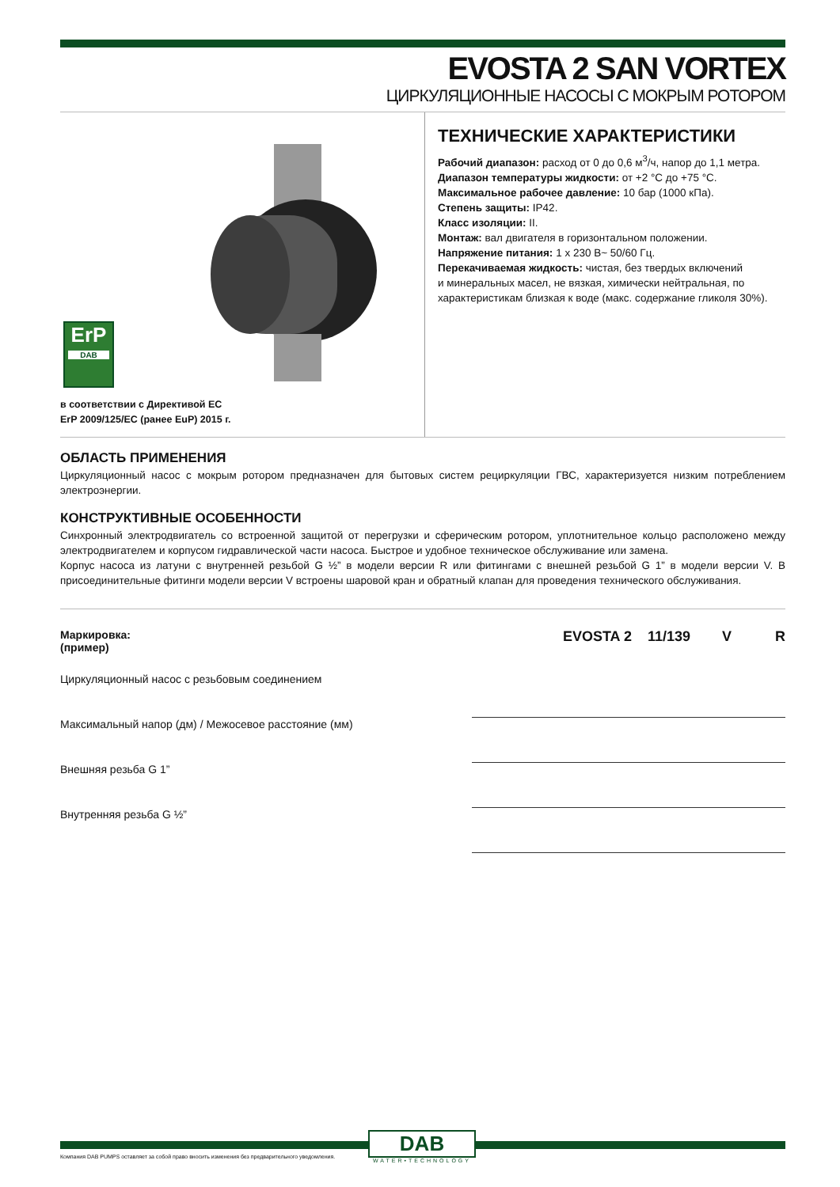EVOSTA 2 SAN VORTEX
ЦИРКУЛЯЦИОННЫЕ НАСОСЫ С МОКРЫМ РОТОРОМ
ErP
DAB
в соответствии с Директивой ЕС
ErP 2009/125/EC (ранее EuP) 2015 г.
ТЕХНИЧЕСКИЕ ХАРАКТЕРИСТИКИ
Рабочий диапазон: расход от 0 до 0,6 м<sup>3</sup>/ч, напор до 1,1 метра.
Диапазон температуры жидкости: от +2 °C до +75 °C.
Максимальное рабочее давление: 10 бар (1000 кПа).
Степень защиты: IP42.
Класс изоляции: II.
Монтаж: вал двигателя в горизонтальном положении.
Напряжение питания: 1 x 230 В~ 50/60 Гц.
Перекачиваемая жидкость: чистая, без твердых включений
и минеральных масел, не вязкая, химически нейтральная, по
характеристикам близкая к воде (макс. содержание гликоля 30%).
ОБЛАСТЬ ПРИМЕНЕНИЯ
Циркуляционный насос с мокрым ротором предназначен для бытовых систем рециркуляции ГВС, характеризуется низким потреблением электроэнергии.
КОНСТРУКТИВНЫЕ ОСОБЕННОСТИ
Синхронный электродвигатель со встроенной защитой от перегрузки и сферическим ротором, уплотнительное кольцо расположено между электродвигателем и корпусом гидравлической части насоса. Быстрое и удобное техническое обслуживание или замена.
Корпус насоса из латуни с внутренней резьбой G ½” в модели версии R или фитингами с внешней резьбой G 1” в модели версии V. В присоединительные фитинги модели версии V встроены шаровой кран и обратный клапан для проведения технического обслуживания.
| Маркировка: (пример) | EVOSTA 2 11/139 V R |
| Циркуляционный насос с резьбовым соединением | |
| Максимальный напор (дм) / Межосевое расстояние (мм) | |
| Внешняя резьба G 1” | |
| Внутренняя резьба G ½” | |
Компания DAB PUMPS оставляет за собой право вносить изменения без предварительного уведомления.
DAB
WATER•TECHNOLOGY